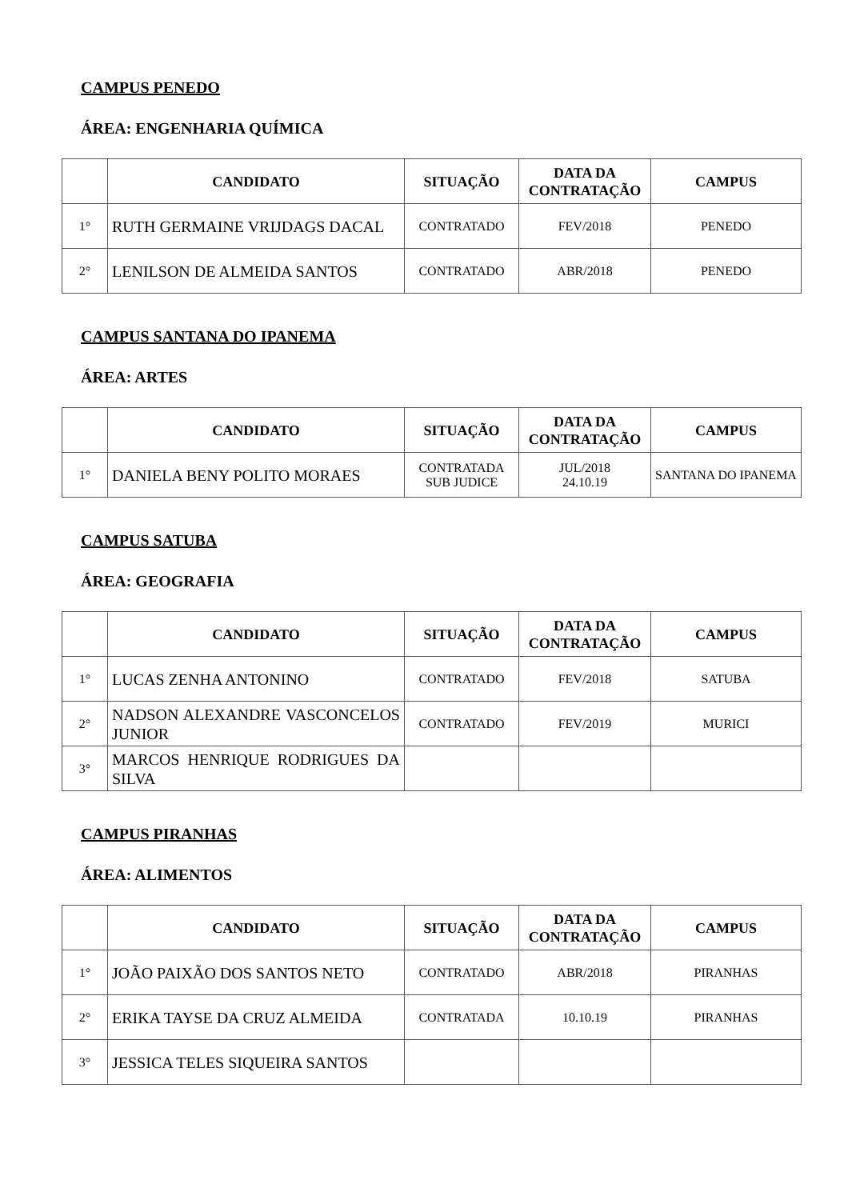CAMPUS PENEDO
ÁREA: ENGENHARIA QUÍMICA
| | CANDIDATO | SITUAÇÃO | DATA DA CONTRATAÇÃO | CAMPUS |
| --- | --- | --- | --- | --- |
| 1° | RUTH GERMAINE VRIJDAGS DACAL | CONTRATADO | FEV/2018 | PENEDO |
| 2° | LENILSON DE ALMEIDA SANTOS | CONTRATADO | ABR/2018 | PENEDO |
CAMPUS SANTANA DO IPANEMA
ÁREA: ARTES
| | CANDIDATO | SITUAÇÃO | DATA DA CONTRATAÇÃO | CAMPUS |
| --- | --- | --- | --- | --- |
| 1° | DANIELA BENY POLITO MORAES | CONTRATADA SUB JUDICE | JUL/2018 24.10.19 | SANTANA DO IPANEMA |
CAMPUS SATUBA
ÁREA: GEOGRAFIA
| | CANDIDATO | SITUAÇÃO | DATA DA CONTRATAÇÃO | CAMPUS |
| --- | --- | --- | --- | --- |
| 1° | LUCAS ZENHA ANTONINO | CONTRATADO | FEV/2018 | SATUBA |
| 2° | NADSON ALEXANDRE VASCONCELOS JUNIOR | CONTRATADO | FEV/2019 | MURICI |
| 3° | MARCOS HENRIQUE RODRIGUES DA SILVA | | | |
CAMPUS PIRANHAS
ÁREA: ALIMENTOS
| | CANDIDATO | SITUAÇÃO | DATA DA CONTRATAÇÃO | CAMPUS |
| --- | --- | --- | --- | --- |
| 1° | JOÃO PAIXÃO DOS SANTOS NETO | CONTRATADO | ABR/2018 | PIRANHAS |
| 2° | ERIKA TAYSE DA CRUZ ALMEIDA | CONTRATADA | 10.10.19 | PIRANHAS |
| 3° | JESSICA TELES SIQUEIRA SANTOS | | | |